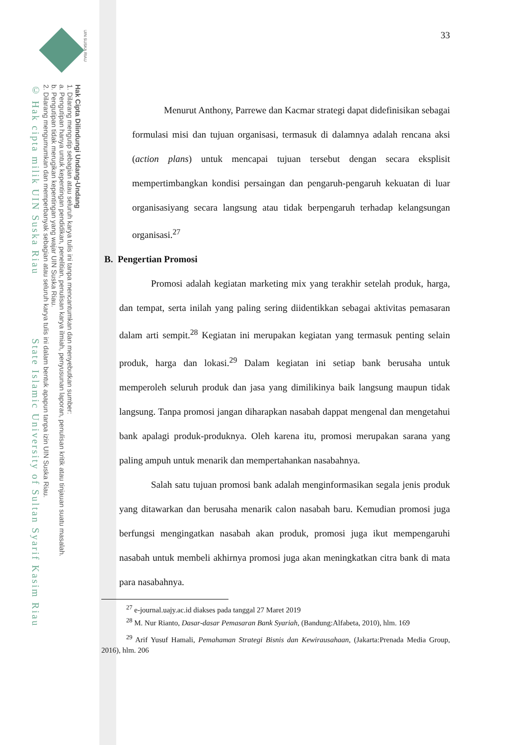UIN SUSKA RIAU
Hak Cipta Dilindungi Undang-Undang
1. Dilarang mengutip sebagian atau seluruh karya tulis ini tanpa mencantumkan dan menyebutkan sumber:
a. Pengutipan hanya untuk kepentingan pendidikan, penelitian, penulisan karya ilmiah, penyusunan laporan, penulisan kritik atau tinjauan suatu masalah.
b. Pengutipan tidak merugikan kepentingan yang wajar UIN Suska Riau.
2. Dilarang mengumumkan dan memperbanyak sebagian atau seluruh karya tulis ini dalam bentuk apapun tanpa izin UIN Suska Riau.
© Hak cipta milik UIN Suska Riau State Islamic University of Sultan Syarif Kasim Riau
33
Menurut Anthony, Parrewe dan Kacmar strategi dapat didefinisikan sebagai formulasi misi dan tujuan organisasi, termasuk di dalamnya adalah rencana aksi (action plans) untuk mencapai tujuan tersebut dengan secara eksplisit mempertimbangkan kondisi persaingan dan pengaruh-pengaruh kekuatan di luar organisasiyang secara langsung atau tidak berpengaruh terhadap kelangsungan organisasi.<sup>27</sup>
B. Pengertian Promosi
Promosi adalah kegiatan marketing mix yang terakhir setelah produk, harga, dan tempat, serta inilah yang paling sering diidentikkan sebagai aktivitas pemasaran dalam arti sempit.<sup>28</sup> Kegiatan ini merupakan kegiatan yang termasuk penting selain produk, harga dan lokasi.<sup>29</sup> Dalam kegiatan ini setiap bank berusaha untuk memperoleh seluruh produk dan jasa yang dimilikinya baik langsung maupun tidak langsung. Tanpa promosi jangan diharapkan nasabah dappat mengenal dan mengetahui bank apalagi produk-produknya. Oleh karena itu, promosi merupakan sarana yang paling ampuh untuk menarik dan mempertahankan nasabahnya.
Salah satu tujuan promosi bank adalah menginformasikan segala jenis produk yang ditawarkan dan berusaha menarik calon nasabah baru. Kemudian promosi juga berfungsi mengingatkan nasabah akan produk, promosi juga ikut mempengaruhi nasabah untuk membeli akhirnya promosi juga akan meningkatkan citra bank di mata para nasabahnya.
<sup>27</sup> e-journal.uajy.ac.id diakses pada tanggal 27 Maret 2019
<sup>28</sup> M. Nur Rianto, Dasar-dasar Pemasaran Bank Syariah, (Bandung:Alfabeta, 2010), hlm. 169
<sup>29</sup> Arif Yusuf Hamali, Pemahaman Strategi Bisnis dan Kewirausahaan, (Jakarta:Prenada Media Group, 2016), hlm. 206